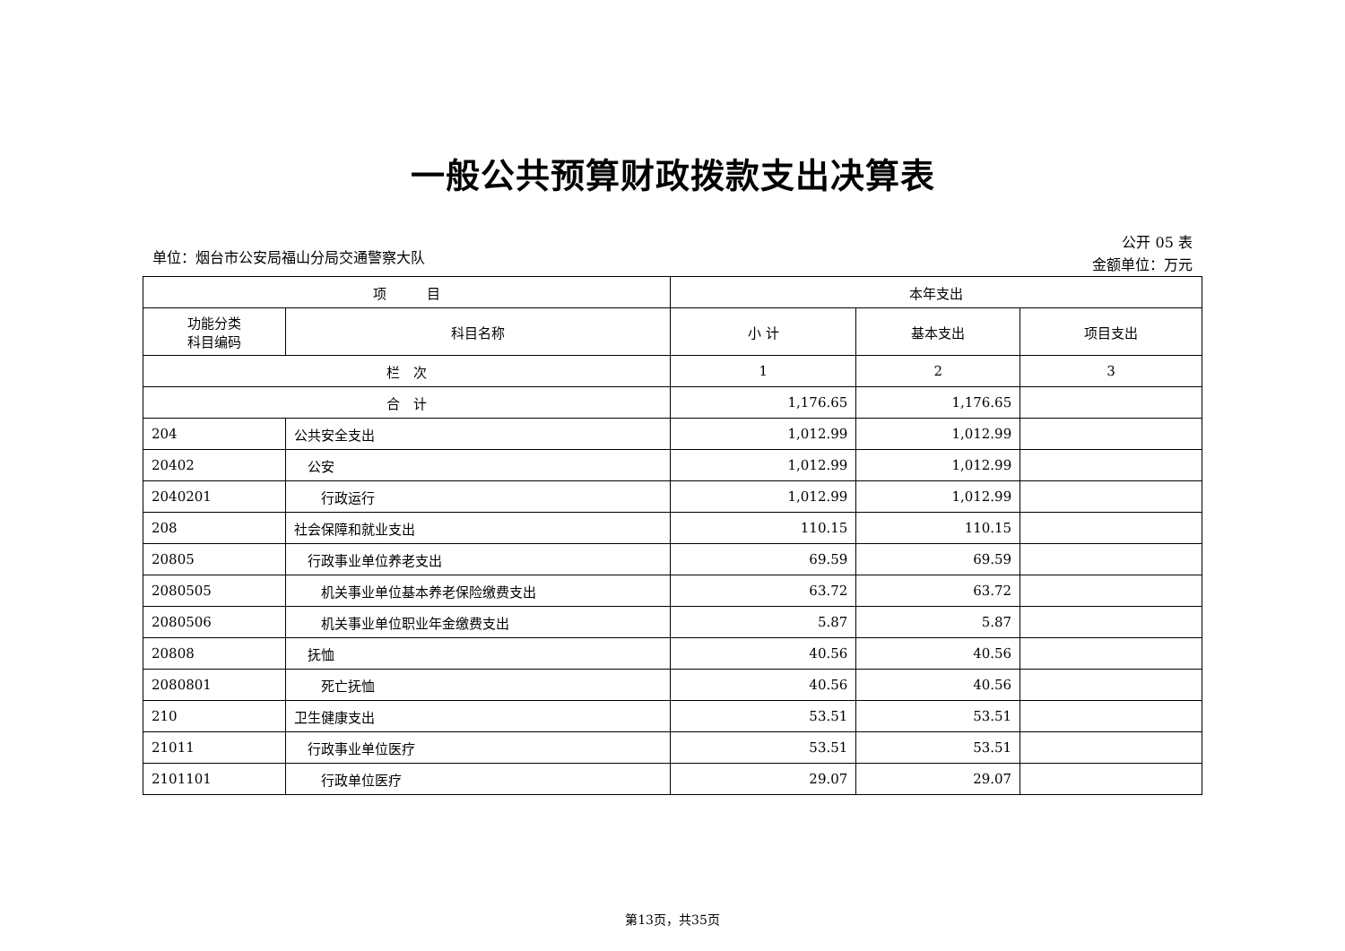一般公共预算财政拨款支出决算表
单位：烟台市公安局福山分局交通警察大队
公开 05 表
金额单位：万元
| 项 目 | | 本年支出 | | |
| --- | --- | --- | --- | --- |
| 功能分类 科目编码 | 科目名称 | 小 计 | 基本支出 | 项目支出 |
| 栏 次 | | 1 | 2 | 3 |
| 合 计 | | 1,176.65 | 1,176.65 | |
| 204 | 公共安全支出 | 1,012.99 | 1,012.99 | |
| 20402 | 公安 | 1,012.99 | 1,012.99 | |
| 2040201 | 行政运行 | 1,012.99 | 1,012.99 | |
| 208 | 社会保障和就业支出 | 110.15 | 110.15 | |
| 20805 | 行政事业单位养老支出 | 69.59 | 69.59 | |
| 2080505 | 机关事业单位基本养老保险缴费支出 | 63.72 | 63.72 | |
| 2080506 | 机关事业单位职业年金缴费支出 | 5.87 | 5.87 | |
| 20808 | 抚恤 | 40.56 | 40.56 | |
| 2080801 | 死亡抚恤 | 40.56 | 40.56 | |
| 210 | 卫生健康支出 | 53.51 | 53.51 | |
| 21011 | 行政事业单位医疗 | 53.51 | 53.51 | |
| 2101101 | 行政单位医疗 | 29.07 | 29.07 | |
第13页，共35页